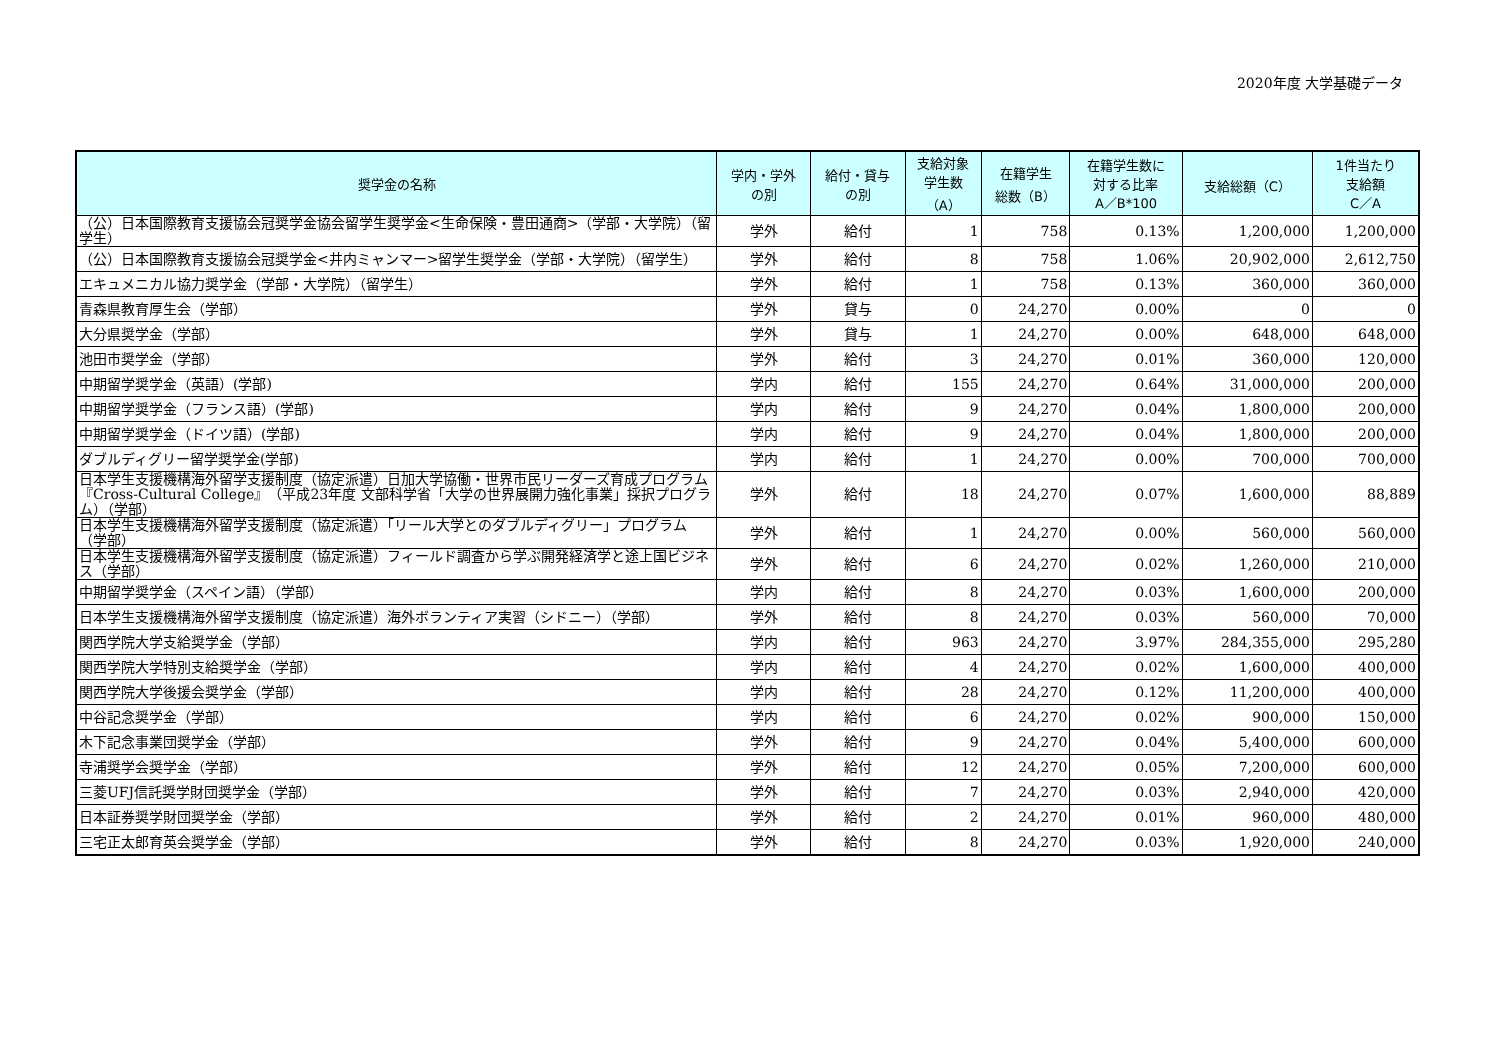2020年度 大学基礎データ
| 奨学金の名称 | 学内・学外 の別 | 給付・貸与 の別 | 支給対象 学生数 （A） | 在籍学生 総数（B） | 在籍学生数に 対する比率 A／B*100 | 支給総額（C） | 1件当たり 支給額 C／A |
| --- | --- | --- | --- | --- | --- | --- | --- |
| （公）日本国際教育支援協会冠奨学金協会留学生奨学金<生命保険・豊田通商>（学部・大学院）（留学生） | 学外 | 給付 | 1 | 758 | 0.13% | 1,200,000 | 1,200,000 |
| （公）日本国際教育支援協会冠奨学金<井内ミャンマー>留学生奨学金（学部・大学院）（留学生） | 学外 | 給付 | 8 | 758 | 1.06% | 20,902,000 | 2,612,750 |
| エキュメニカル協力奨学金（学部・大学院）（留学生） | 学外 | 給付 | 1 | 758 | 0.13% | 360,000 | 360,000 |
| 青森県教育厚生会（学部） | 学外 | 貸与 | 0 | 24,270 | 0.00% | 0 | 0 |
| 大分県奨学金（学部） | 学外 | 貸与 | 1 | 24,270 | 0.00% | 648,000 | 648,000 |
| 池田市奨学金（学部） | 学外 | 給付 | 3 | 24,270 | 0.01% | 360,000 | 120,000 |
| 中期留学奨学金（英語）(学部) | 学内 | 給付 | 155 | 24,270 | 0.64% | 31,000,000 | 200,000 |
| 中期留学奨学金（フランス語）(学部) | 学内 | 給付 | 9 | 24,270 | 0.04% | 1,800,000 | 200,000 |
| 中期留学奨学金（ドイツ語）(学部) | 学内 | 給付 | 9 | 24,270 | 0.04% | 1,800,000 | 200,000 |
| ダブルディグリー留学奨学金(学部) | 学内 | 給付 | 1 | 24,270 | 0.00% | 700,000 | 700,000 |
| 日本学生支援機構海外留学支援制度（協定派遣）日加大学協働・世界市民リーダーズ育成プログラム『Cross-Cultural College』（平成23年度 文部科学省「大学の世界展開力強化事業」採択プログラム）（学部） | 学外 | 給付 | 18 | 24,270 | 0.07% | 1,600,000 | 88,889 |
| 日本学生支援機構海外留学支援制度（協定派遣）「リール大学とのダブルディグリー」プログラム（学部） | 学外 | 給付 | 1 | 24,270 | 0.00% | 560,000 | 560,000 |
| 日本学生支援機構海外留学支援制度（協定派遣）フィールド調査から学ぶ開発経済学と途上国ビジネス（学部） | 学外 | 給付 | 6 | 24,270 | 0.02% | 1,260,000 | 210,000 |
| 中期留学奨学金（スペイン語）（学部） | 学内 | 給付 | 8 | 24,270 | 0.03% | 1,600,000 | 200,000 |
| 日本学生支援機構海外留学支援制度（協定派遣）海外ボランティア実習（シドニー）（学部） | 学外 | 給付 | 8 | 24,270 | 0.03% | 560,000 | 70,000 |
| 関西学院大学支給奨学金（学部） | 学内 | 給付 | 963 | 24,270 | 3.97% | 284,355,000 | 295,280 |
| 関西学院大学特別支給奨学金（学部） | 学内 | 給付 | 4 | 24,270 | 0.02% | 1,600,000 | 400,000 |
| 関西学院大学後援会奨学金（学部） | 学内 | 給付 | 28 | 24,270 | 0.12% | 11,200,000 | 400,000 |
| 中谷記念奨学金（学部） | 学内 | 給付 | 6 | 24,270 | 0.02% | 900,000 | 150,000 |
| 木下記念事業団奨学金（学部） | 学外 | 給付 | 9 | 24,270 | 0.04% | 5,400,000 | 600,000 |
| 寺浦奨学会奨学金（学部） | 学外 | 給付 | 12 | 24,270 | 0.05% | 7,200,000 | 600,000 |
| 三菱UFJ信託奨学財団奨学金（学部） | 学外 | 給付 | 7 | 24,270 | 0.03% | 2,940,000 | 420,000 |
| 日本証券奨学財団奨学金（学部） | 学外 | 給付 | 2 | 24,270 | 0.01% | 960,000 | 480,000 |
| 三宅正太郎育英会奨学金（学部） | 学外 | 給付 | 8 | 24,270 | 0.03% | 1,920,000 | 240,000 |